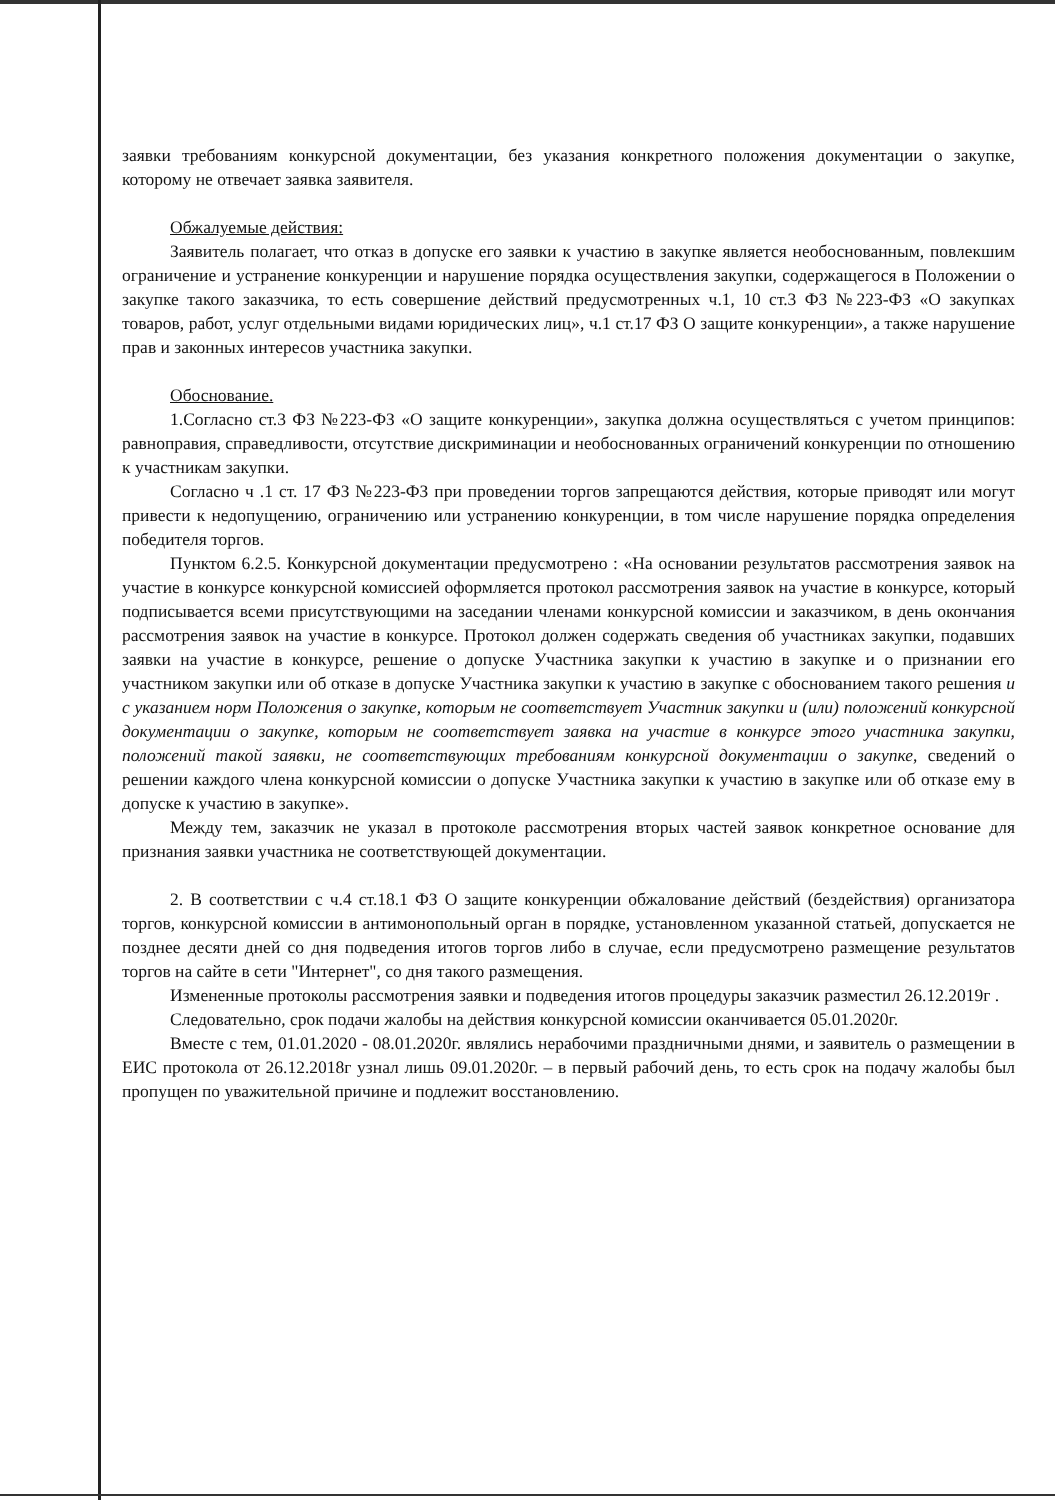заявки требованиям конкурсной документации, без указания конкретного положения документации о закупке, которому не отвечает заявка заявителя.
Обжалуемые действия:
Заявитель полагает, что отказ в допуске его заявки к участию в закупке является необоснованным, повлекшим ограничение и устранение конкуренции и нарушение порядка осуществления закупки, содержащегося в Положении о закупке такого заказчика, то есть совершение действий предусмотренных ч.1, 10 ст.3 ФЗ №223-ФЗ «О закупках товаров, работ, услуг отдельными видами юридических лиц», ч.1 ст.17 ФЗ О защите конкуренции», а также нарушение прав и законных интересов участника закупки.
Обоснование.
1.Согласно ст.3 ФЗ №223-ФЗ «О защите конкуренции», закупка должна осуществляться с учетом принципов: равноправия, справедливости, отсутствие дискриминации и необоснованных ограничений конкуренции по отношению к участникам закупки.
Согласно ч .1 ст. 17 ФЗ №223-ФЗ при проведении торгов запрещаются действия, которые приводят или могут привести к недопущению, ограничению или устранению конкуренции, в том числе нарушение порядка определения победителя торгов.
Пунктом 6.2.5. Конкурсной документации предусмотрено : «На основании результатов рассмотрения заявок на участие в конкурсе конкурсной комиссией оформляется протокол рассмотрения заявок на участие в конкурсе, который подписывается всеми присутствующими на заседании членами конкурсной комиссии и заказчиком, в день окончания рассмотрения заявок на участие в конкурсе. Протокол должен содержать сведения об участниках закупки, подавших заявки на участие в конкурсе, решение о допуске Участника закупки к участию в закупке и о признании его участником закупки или об отказе в допуске Участника закупки к участию в закупке с обоснованием такого решения и с указанием норм Положения о закупке, которым не соответствует Участник закупки и (или) положений конкурсной документации о закупке, которым не соответствует заявка на участие в конкурсе этого участника закупки, положений такой заявки, не соответствующих требованиям конкурсной документации о закупке, сведений о решении каждого члена конкурсной комиссии о допуске Участника закупки к участию в закупке или об отказе ему в допуске к участию в закупке».
Между тем, заказчик не указал в протоколе рассмотрения вторых частей заявок конкретное основание для признания заявки участника не соответствующей документации.
2. В соответствии с ч.4 ст.18.1 ФЗ О защите конкуренции обжалование действий (бездействия) организатора торгов, конкурсной комиссии в антимонопольный орган в порядке, установленном указанной статьей, допускается не позднее десяти дней со дня подведения итогов торгов либо в случае, если предусмотрено размещение результатов торгов на сайте в сети "Интернет", со дня такого размещения.
Измененные протоколы рассмотрения заявки и подведения итогов процедуры заказчик разместил 26.12.2019г .
Следовательно, срок подачи жалобы на действия конкурсной комиссии оканчивается 05.01.2020г.
Вместе с тем, 01.01.2020 - 08.01.2020г. являлись нерабочими праздничными днями, и заявитель о размещении в ЕИС протокола от 26.12.2018г узнал лишь 09.01.2020г. – в первый рабочий день, то есть срок на подачу жалобы был пропущен по уважительной причине и подлежит восстановлению.